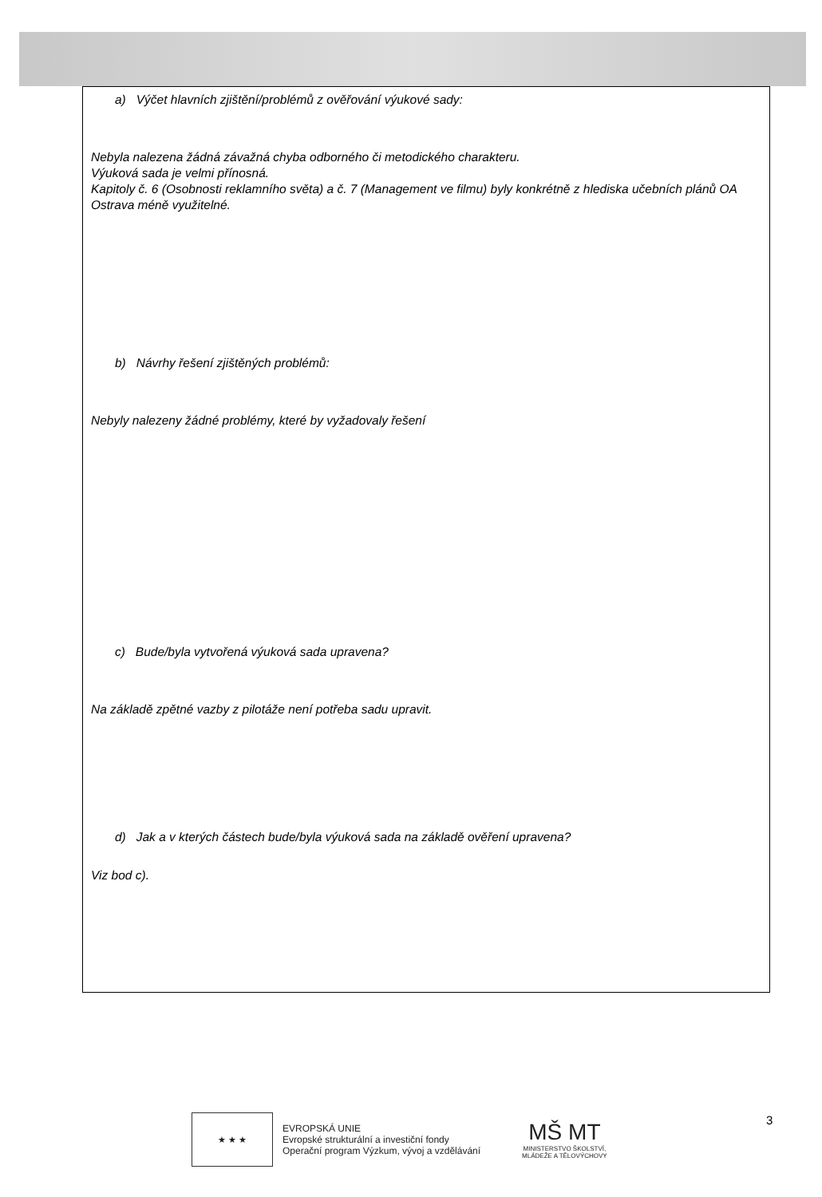a) Výčet hlavních zjištění/problémů z ověřování výukové sady:
Nebyla nalezena žádná závažná chyba odborného či metodického charakteru.
Výuková sada je velmi přínosná.
Kapitoly č. 6 (Osobnosti reklamního světa) a č. 7 (Management ve filmu) byly konkrétně z hlediska učebních plánů OA Ostrava méně využitelné.
b) Návrhy řešení zjištěných problémů:
Nebyly nalezeny žádné problémy, které by vyžadovaly řešení
c) Bude/byla vytvořená výuková sada upravena?
Na základě zpětné vazby z pilotáže není potřeba sadu upravit.
d) Jak a v kterých částech bude/byla výuková sada na základě ověření upravena?
Viz bod c).
★ ★ ★
EVROPSKÁ UNIE
Evropské strukturální a investiční fondy
Operační program Výzkum, vývoj a vzdělávání
MŠ MT
MINISTERSTVO ŠKOLSTVÍ,
MLÁDEŽE A TĚLOVÝCHOVY
3